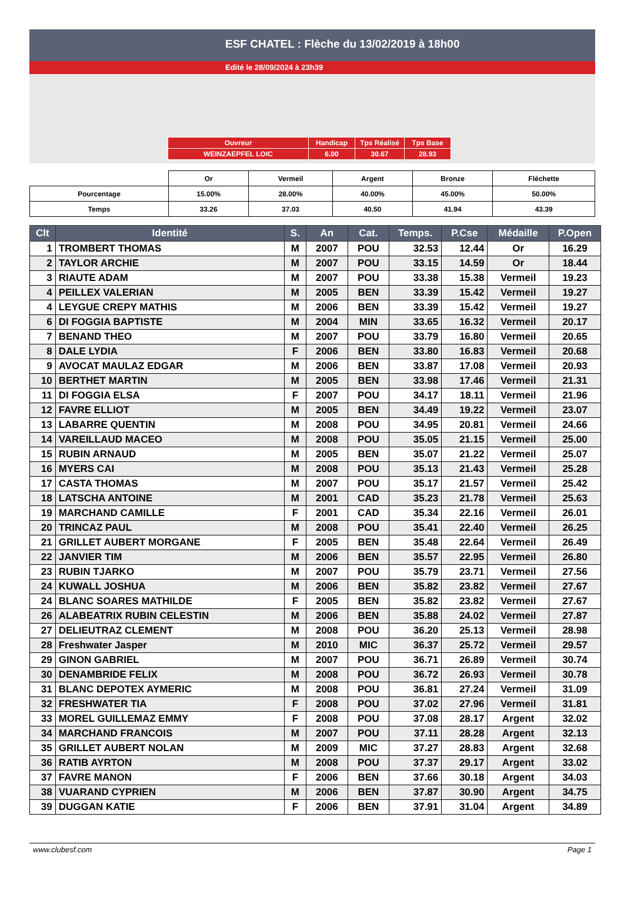ESF CHATEL : Flèche du 13/02/2019 à 18h00
Edité le 28/09/2024 à 23h39
| Ouvreur | Handicap | Tps Réalisé | Tps Base |
| WEINZAEPFEL LOIC | 6.00 | 30.67 | 28.93 |
| | Or | Vermeil | Argent | Bronze | Fléchette |
| Pourcentage | 15.00% | 28.00% | 40.00% | 45.00% | 50.00% |
| Temps | 33.26 | 37.03 | 40.50 | 41.94 | 43.39 |
| Clt | Identité | S. | An | Cat. | Temps. | P.Cse | Médaille | P.Open |
| --- | --- | --- | --- | --- | --- | --- | --- | --- |
| 1 | TROMBERT THOMAS | M | 2007 | POU | 32.53 | 12.44 | Or | 16.29 |
| 2 | TAYLOR ARCHIE | M | 2007 | POU | 33.15 | 14.59 | Or | 18.44 |
| 3 | RIAUTE ADAM | M | 2007 | POU | 33.38 | 15.38 | Vermeil | 19.23 |
| 4 | PEILLEX VALERIAN | M | 2005 | BEN | 33.39 | 15.42 | Vermeil | 19.27 |
| 4 | LEYGUE CREPY MATHIS | M | 2006 | BEN | 33.39 | 15.42 | Vermeil | 19.27 |
| 6 | DI FOGGIA BAPTISTE | M | 2004 | MIN | 33.65 | 16.32 | Vermeil | 20.17 |
| 7 | BENAND THEO | M | 2007 | POU | 33.79 | 16.80 | Vermeil | 20.65 |
| 8 | DALE LYDIA | F | 2006 | BEN | 33.80 | 16.83 | Vermeil | 20.68 |
| 9 | AVOCAT MAULAZ EDGAR | M | 2006 | BEN | 33.87 | 17.08 | Vermeil | 20.93 |
| 10 | BERTHET MARTIN | M | 2005 | BEN | 33.98 | 17.46 | Vermeil | 21.31 |
| 11 | DI FOGGIA ELSA | F | 2007 | POU | 34.17 | 18.11 | Vermeil | 21.96 |
| 12 | FAVRE ELLIOT | M | 2005 | BEN | 34.49 | 19.22 | Vermeil | 23.07 |
| 13 | LABARRE QUENTIN | M | 2008 | POU | 34.95 | 20.81 | Vermeil | 24.66 |
| 14 | VAREILLAUD MACEO | M | 2008 | POU | 35.05 | 21.15 | Vermeil | 25.00 |
| 15 | RUBIN ARNAUD | M | 2005 | BEN | 35.07 | 21.22 | Vermeil | 25.07 |
| 16 | MYERS CAI | M | 2008 | POU | 35.13 | 21.43 | Vermeil | 25.28 |
| 17 | CASTA THOMAS | M | 2007 | POU | 35.17 | 21.57 | Vermeil | 25.42 |
| 18 | LATSCHA ANTOINE | M | 2001 | CAD | 35.23 | 21.78 | Vermeil | 25.63 |
| 19 | MARCHAND CAMILLE | F | 2001 | CAD | 35.34 | 22.16 | Vermeil | 26.01 |
| 20 | TRINCAZ PAUL | M | 2008 | POU | 35.41 | 22.40 | Vermeil | 26.25 |
| 21 | GRILLET AUBERT MORGANE | F | 2005 | BEN | 35.48 | 22.64 | Vermeil | 26.49 |
| 22 | JANVIER TIM | M | 2006 | BEN | 35.57 | 22.95 | Vermeil | 26.80 |
| 23 | RUBIN TJARKO | M | 2007 | POU | 35.79 | 23.71 | Vermeil | 27.56 |
| 24 | KUWALL JOSHUA | M | 2006 | BEN | 35.82 | 23.82 | Vermeil | 27.67 |
| 24 | BLANC SOARES MATHILDE | F | 2005 | BEN | 35.82 | 23.82 | Vermeil | 27.67 |
| 26 | ALABEATRIX RUBIN CELESTIN | M | 2006 | BEN | 35.88 | 24.02 | Vermeil | 27.87 |
| 27 | DELIEUTRAZ CLEMENT | M | 2008 | POU | 36.20 | 25.13 | Vermeil | 28.98 |
| 28 | Freshwater Jasper | M | 2010 | MIC | 36.37 | 25.72 | Vermeil | 29.57 |
| 29 | GINON GABRIEL | M | 2007 | POU | 36.71 | 26.89 | Vermeil | 30.74 |
| 30 | DENAMBRIDE FELIX | M | 2008 | POU | 36.72 | 26.93 | Vermeil | 30.78 |
| 31 | BLANC DEPOTEX AYMERIC | M | 2008 | POU | 36.81 | 27.24 | Vermeil | 31.09 |
| 32 | FRESHWATER TIA | F | 2008 | POU | 37.02 | 27.96 | Vermeil | 31.81 |
| 33 | MOREL GUILLEMAZ EMMY | F | 2008 | POU | 37.08 | 28.17 | Argent | 32.02 |
| 34 | MARCHAND FRANCOIS | M | 2007 | POU | 37.11 | 28.28 | Argent | 32.13 |
| 35 | GRILLET AUBERT NOLAN | M | 2009 | MIC | 37.27 | 28.83 | Argent | 32.68 |
| 36 | RATIB AYRTON | M | 2008 | POU | 37.37 | 29.17 | Argent | 33.02 |
| 37 | FAVRE MANON | F | 2006 | BEN | 37.66 | 30.18 | Argent | 34.03 |
| 38 | VUARAND CYPRIEN | M | 2006 | BEN | 37.87 | 30.90 | Argent | 34.75 |
| 39 | DUGGAN KATIE | F | 2006 | BEN | 37.91 | 31.04 | Argent | 34.89 |
www.clubesf.com Page 1